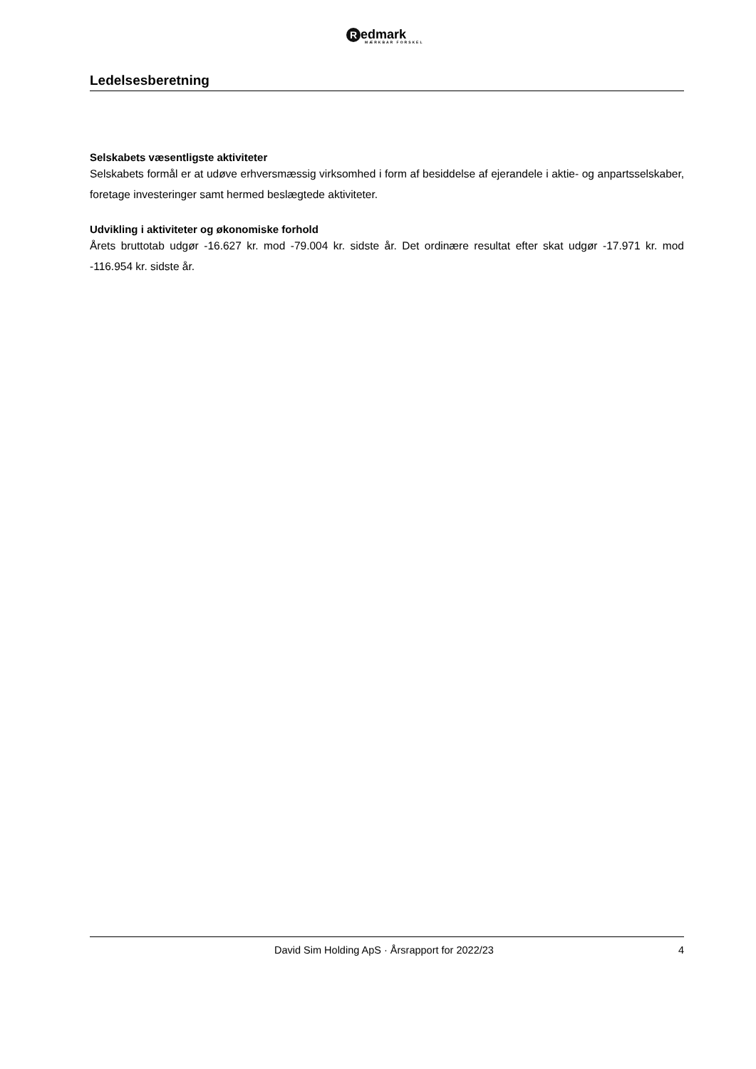Redmark
MÆRKBAR FORSKEL
Ledelsesberetning
Selskabets væsentligste aktiviteter
Selskabets formål er at udøve erhversmæssig virksomhed i form af besiddelse af ejerandele i aktie- og anpartsselskaber, foretage investeringer samt hermed beslægtede aktiviteter.
Udvikling i aktiviteter og økonomiske forhold
Årets bruttotab udgør -16.627 kr. mod -79.004 kr. sidste år. Det ordinære resultat efter skat udgør -17.971 kr. mod -116.954 kr. sidste år.
David Sim Holding ApS · Årsrapport for 2022/23 4